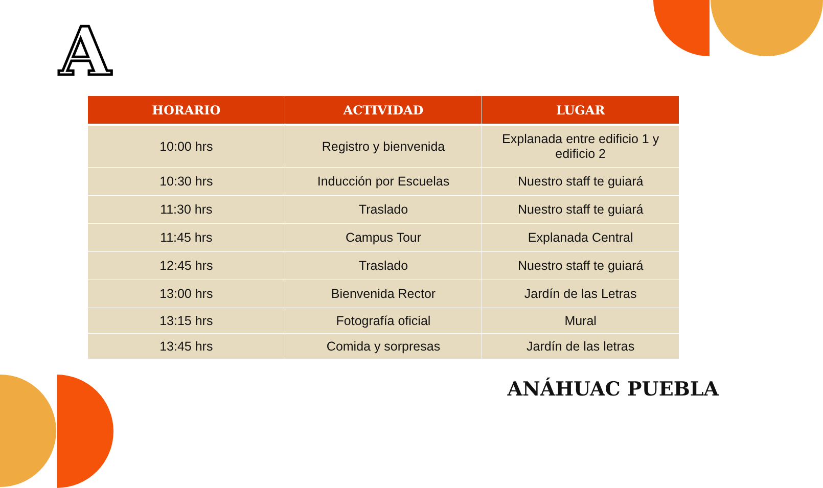A
| HORARIO | ACTIVIDAD | LUGAR |
| --- | --- | --- |
| 10:00 hrs | Registro y bienvenida | Explanada entre edificio 1 y edificio 2 |
| 10:30 hrs | Inducción por Escuelas | Nuestro staff te guiará |
| 11:30 hrs | Traslado | Nuestro staff te guiará |
| 11:45 hrs | Campus Tour | Explanada Central |
| 12:45 hrs | Traslado | Nuestro staff te guiará |
| 13:00 hrs | Bienvenida Rector | Jardín de las Letras |
| 13:15 hrs | Fotografía oficial | Mural |
| 13:45 hrs | Comida y sorpresas | Jardín de las letras |
ANÁHUAC PUEBLA